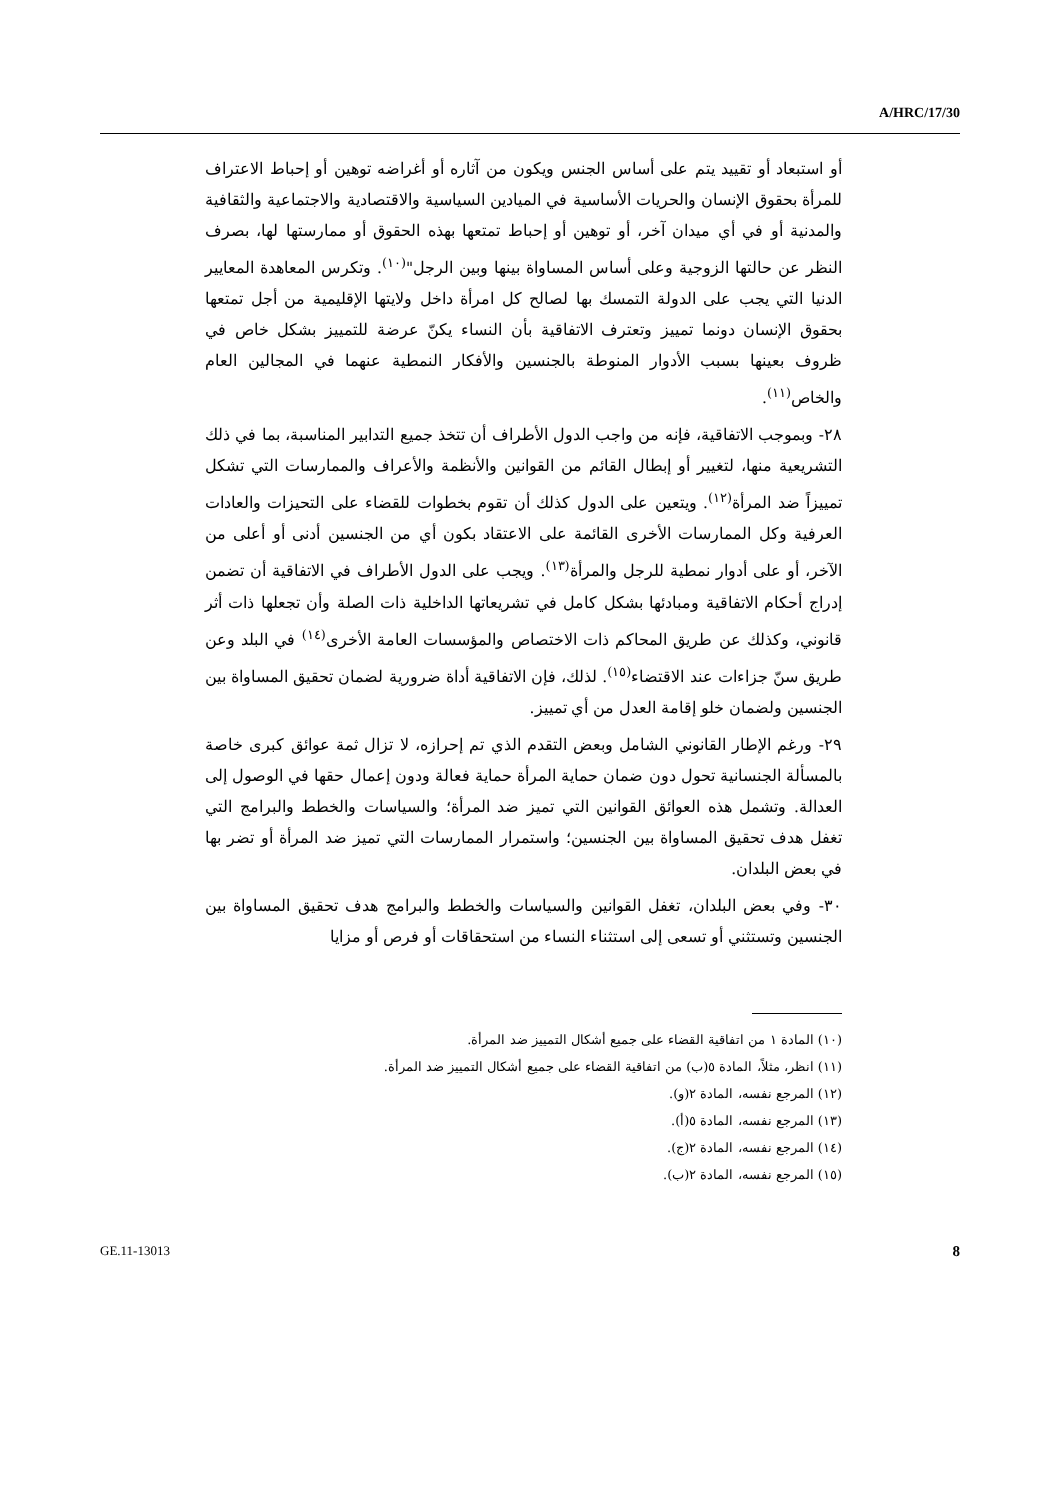A/HRC/17/30
أو استبعاد أو تقييد يتم على أساس الجنس ويكون من آثاره أو أغراضه توهين أو إحباط الاعتراف للمرأة بحقوق الإنسان والحريات الأساسية في الميادين السياسية والاقتصادية والاجتماعية والثقافية والمدنية أو في أي ميدان آخر، أو توهين أو إحباط تمتعها بهذه الحقوق أو ممارستها لها، بصرف النظر عن حالتها الزوجية وعلى أساس المساواة بينها وبين الرجل"<sup>(١٠)</sup>. وتكرس المعاهدة المعايير الدنيا التي يجب على الدولة التمسك بها لصالح كل امرأة داخل ولايتها الإقليمية من أجل تمتعها بحقوق الإنسان دونما تمييز وتعترف الاتفاقية بأن النساء يكنّ عرضة للتمييز بشكل خاص في ظروف بعينها بسبب الأدوار المنوطة بالجنسين والأفكار النمطية عنهما في المجالين العام والخاص<sup>(١١)</sup>.
٢٨- وبموجب الاتفاقية، فإنه من واجب الدول الأطراف أن تتخذ جميع التدابير المناسبة، بما في ذلك التشريعية منها، لتغيير أو إبطال القائم من القوانين والأنظمة والأعراف والممارسات التي تشكل تمييزاً ضد المرأة<sup>(١٢)</sup>. ويتعين على الدول كذلك أن تقوم بخطوات للقضاء على التحيزات والعادات العرفية وكل الممارسات الأخرى القائمة على الاعتقاد بكون أي من الجنسين أدنى أو أعلى من الآخر، أو على أدوار نمطية للرجل والمرأة<sup>(١٣)</sup>. ويجب على الدول الأطراف في الاتفاقية أن تضمن إدراج أحكام الاتفاقية ومبادئها بشكل كامل في تشريعاتها الداخلية ذات الصلة وأن تجعلها ذات أثر قانوني، وكذلك عن طريق المحاكم ذات الاختصاص والمؤسسات العامة الأخرى<sup>(١٤)</sup> في البلد وعن طريق سنّ جزاءات عند الاقتضاء<sup>(١٥)</sup>. لذلك، فإن الاتفاقية أداة ضرورية لضمان تحقيق المساواة بين الجنسين ولضمان خلو إقامة العدل من أي تمييز.
٢٩- ورغم الإطار القانوني الشامل وبعض التقدم الذي تم إحرازه، لا تزال ثمة عوائق كبرى خاصة بالمسألة الجنسانية تحول دون ضمان حماية المرأة حماية فعالة ودون إعمال حقها في الوصول إلى العدالة. وتشمل هذه العوائق القوانين التي تميز ضد المرأة؛ والسياسات والخطط والبرامج التي تغفل هدف تحقيق المساواة بين الجنسين؛ واستمرار الممارسات التي تميز ضد المرأة أو تضر بها في بعض البلدان.
٣٠- وفي بعض البلدان، تغفل القوانين والسياسات والخطط والبرامج هدف تحقيق المساواة بين الجنسين وتستثني أو تسعى إلى استثناء النساء من استحقاقات أو فرص أو مزايا
(١٠) المادة ١ من اتفاقية القضاء على جميع أشكال التمييز ضد المرأة.
(١١) انظر، مثلاً، المادة ٥(ب) من اتفاقية القضاء على جميع أشكال التمييز ضد المرأة.
(١٢) المرجع نفسه، المادة ٢(و).
(١٣) المرجع نفسه، المادة ٥(أ).
(١٤) المرجع نفسه، المادة ٢(ج).
(١٥) المرجع نفسه، المادة ٢(ب).
GE.11-13013 8